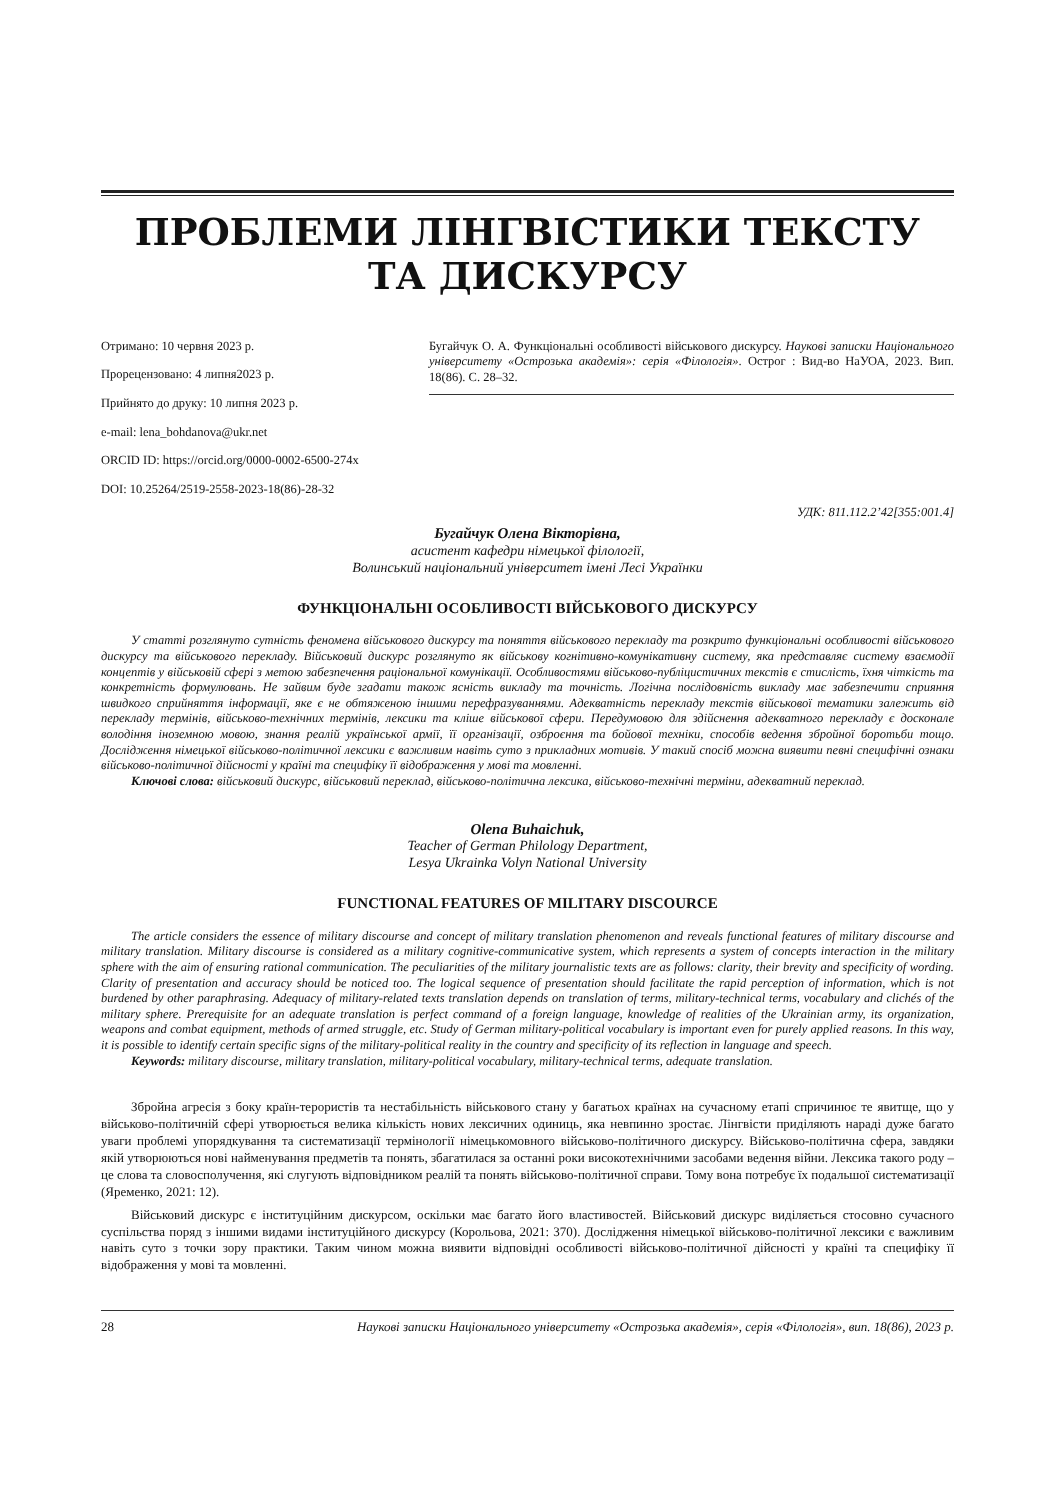ПРОБЛЕМИ ЛІНГВІСТИКИ ТЕКСТУ
ТА ДИСКУРСУ
Отримано: 10 червня 2023 р.
Прорецензовано: 4 липня2023 р.
Прийнято до друку: 10 липня 2023 р.
e-mail: lena_bohdanova@ukr.net
ORCID ID: https://orcid.org/0000-0002-6500-274x
DOI: 10.25264/2519-2558-2023-18(86)-28-32
Бугайчук О. А. Функціональні особливості військового дискурсу. Наукові записки Національного університету «Острозька академія»: серія «Філологія». Острог : Вид-во НаУОА, 2023. Вип. 18(86). С. 28–32.
УДК: 811.112.2’42[355:001.4]
Бугайчук Олена Вікторівна,
асистент кафедри німецької філології,
Волинський національний університет імені Лесі Українки
ФУНКЦІОНАЛЬНІ ОСОБЛИВОСТІ ВІЙСЬКОВОГО ДИСКУРСУ
У статті розглянуто сутність феномена військового дискурсу та поняття військового перекладу та розкрито функціональні особливості військового дискурсу та військового перекладу. Військовий дискурс розглянуто як військову когнітивно-комунікативну систему, яка представляє систему взаємодії концептів у військовій сфері з метою забезпечення раціональної комунікації. Особливостями військово-публіцистичних текстів є стислість, їхня чіткість та конкретність формулювань. Не зайвим буде згадати також ясність викладу та точність. Логічна послідовність викладу має забезпечити сприяння швидкого сприйняття інформації, яке є не обтяженою іншими перефразуваннями. Адекватність перекладу текстів військової тематики залежить від перекладу термінів, військово-технічних термінів, лексики та кліше військової сфери. Передумовою для здійснення адекватного перекладу є досконале володіння іноземною мовою, знання реалій української армії, її організації, озброєння та бойової техніки, способів ведення збройної боротьби тощо. Дослідження німецької військово-політичної лексики є важливим навіть суто з прикладних мотивів. У такий спосіб можна виявити певні специфічні ознаки військово-політичної дійсності у країні та специфіку її відображення у мові та мовленні.
Ключові слова: військовий дискурс, військовий переклад, військово-політична лексика, військово-технічні терміни, адекватний переклад.
Olena Buhaichuk,
Teacher of German Philology Department,
Lesya Ukrainka Volyn National University
FUNCTIONAL FEATURES OF MILITARY DISCOURCE
The article considers the essence of military discourse and concept of military translation phenomenon and reveals functional features of military discourse and military translation. Military discourse is considered as a military cognitive-communicative system, which represents a system of concepts interaction in the military sphere with the aim of ensuring rational communication. The peculiarities of the military journalistic texts are as follows: clarity, their brevity and specificity of wording. Clarity of presentation and accuracy should be noticed too. The logical sequence of presentation should facilitate the rapid perception of information, which is not burdened by other paraphrasing. Adequacy of military-related texts translation depends on translation of terms, military-technical terms, vocabulary and clichés of the military sphere. Prerequisite for an adequate translation is perfect command of a foreign language, knowledge of realities of the Ukrainian army, its organization, weapons and combat equipment, methods of armed struggle, etc. Study of German military-political vocabulary is important even for purely applied reasons. In this way, it is possible to identify certain specific signs of the military-political reality in the country and specificity of its reflection in language and speech.
Keywords: military discourse, military translation, military-political vocabulary, military-technical terms, adequate translation.
Збройна агресія з боку країн-терористів та нестабільність військового стану у багатьох країнах на сучасному етапі спричинює те явитще, що у військово-політичній сфері утворюється велика кількість нових лексичних одиниць, яка невпинно зростає. Лінгвісти приділяють нараді дуже багато уваги проблемі упорядкування та систематизації термінології німецькомовного військово-політичного дискурсу. Військово-політична сфера, завдяки якій утворюються нові найменування предметів та понять, збагатилася за останні роки високотехнічними засобами ведення війни. Лексика такого роду – це слова та словосполучення, які слугують відповідником реалій та понять військово-політичної справи. Тому вона потребує їх подальшої систематизації (Яременко, 2021: 12).
Військовий дискурс є інституційним дискурсом, оскільки має багато його властивостей. Військовий дискурс виділяється стосовно сучасного суспільства поряд з іншими видами інституційного дискурсу (Корольова, 2021: 370). Дослідження німецької військово-політичної лексики є важливим навіть суто з точки зору практики. Таким чином можна виявити відповідні особливості військово-політичної дійсності у країні та специфіку її відображення у мові та мовленні.
28 Наукові записки Національного університету «Острозька академія», серія «Філологія», вип. 18(86), 2023 р.